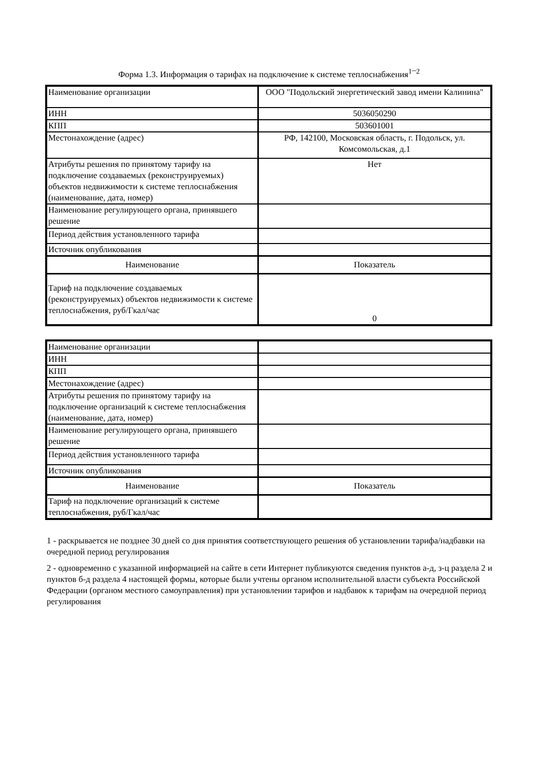Форма 1.3. Информация о тарифах на подключение к системе теплоснабжения<sup>1</sup>¯<sup>2</sup>
| Наименование организации | ООО "Подольский энергетический завод имени Калинина" |
| ИНН | 5036050290 |
| КПП | 503601001 |
| Местонахождение (адрес) | РФ, 142100, Московская область, г. Подольск, ул. Комсомольская, д.1 |
| Атрибуты решения по принятому тарифу на подключение создаваемых (реконструируемых) объектов недвижимости к системе теплоснабжения (наименование, дата, номер) | Нет |
| Наименование регулирующего органа, принявшего решение | |
| Период действия установленного тарифа | |
| Источник опубликования | |
| Наименование | Показатель |
| Тариф на подключение создаваемых (реконструируемых) объектов недвижимости к системе теплоснабжения, руб/Гкал/час | 0 |
| Наименование организации | |
| ИНН | |
| КПП | |
| Местонахождение (адрес) | |
| Атрибуты решения по принятому тарифу на подключение организаций к системе теплоснабжения (наименование, дата, номер) | |
| Наименование регулирующего органа, принявшего решение | |
| Период действия установленного тарифа | |
| Источник опубликования | |
| Наименование | Показатель |
| Тариф на подключение организаций к системе теплоснабжения, руб/Гкал/час | |
1 - раскрывается не позднее 30 дней со дня принятия соответствующего решения об установлении тарифа/надбавки на очередной период регулирования
2 - одновременно с указанной информацией на сайте в сети Интернет публикуются сведения пунктов а-д, з-ц раздела 2 и пунктов б-д раздела 4 настоящей формы, которые были учтены органом исполнительной власти субъекта Российской Федерации (органом местного самоуправления) при установлении тарифов и надбавок к тарифам на очередной период регулирования